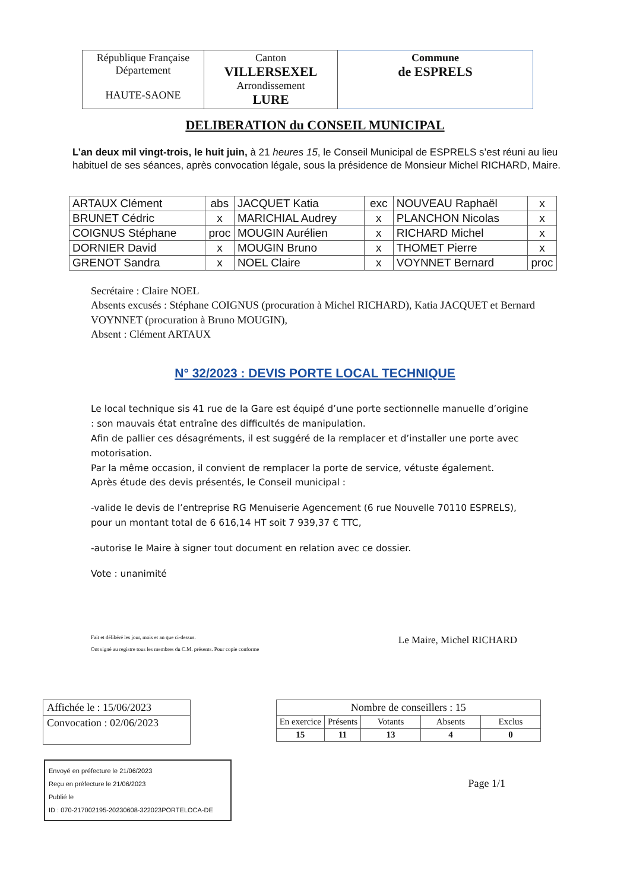| République Française Département HAUTE-SAONE | Canton VILLERSEXEL Arrondissement LURE | Commune de ESPRELS |
DELIBERATION du CONSEIL MUNICIPAL
L’an deux mil vingt-trois, le huit juin, à 21 heures 15, le Conseil Municipal de ESPRELS s’est réuni au lieu habituel de ses séances, après convocation légale, sous la présidence de Monsieur Michel RICHARD, Maire.
| ARTAUX Clément | abs | JACQUET Katia | exc | NOUVEAU Raphaël | x |
| BRUNET Cédric | x | MARICHIAL Audrey | x | PLANCHON Nicolas | x |
| COIGNUS Stéphane | proc | MOUGIN Aurélien | x | RICHARD Michel | x |
| DORNIER David | x | MOUGIN Bruno | x | THOMET Pierre | x |
| GRENOT Sandra | x | NOEL Claire | x | VOYNNET Bernard | proc |
Secrétaire : Claire NOEL
Absents excusés : Stéphane COIGNUS (procuration à Michel RICHARD), Katia JACQUET et Bernard VOYNNET (procuration à Bruno MOUGIN),
Absent : Clément ARTAUX
N° 32/2023 : DEVIS PORTE LOCAL TECHNIQUE
Le local technique sis 41 rue de la Gare est équipé d’une porte sectionnelle manuelle d’origine : son mauvais état entraîne des difficultés de manipulation.
Afin de pallier ces désagréments, il est suggéré de la remplacer et d’installer une porte avec motorisation.
Par la même occasion, il convient de remplacer la porte de service, vétuste également.
Après étude des devis présentés, le Conseil municipal :
-valide le devis de l’entreprise RG Menuiserie Agencement (6 rue Nouvelle 70110 ESPRELS), pour un montant total de 6 616,14 HT soit 7 939,37 € TTC,
-autorise le Maire à signer tout document en relation avec ce dossier.
Vote : unanimité
Fait et délibéré les jour, mois et an que ci-dessus.
Ont signé au registre tous les membres du C.M. présents. Pour copie conforme
Le Maire, Michel RICHARD
| Affichée le : 15/06/2023 |
| Convocation : 02/06/2023 |
Envoyé en préfecture le 21/06/2023
Reçu en préfecture le 21/06/2023
Publié le
ID : 070-217002195-20230608-322023PORTELOCA-DE
| Nombre de conseillers : 15 | | | | |
| En exercice | Présents | Votants | Absents | Exclus |
| 15 | 11 | 13 | 4 | 0 |
Page 1/1